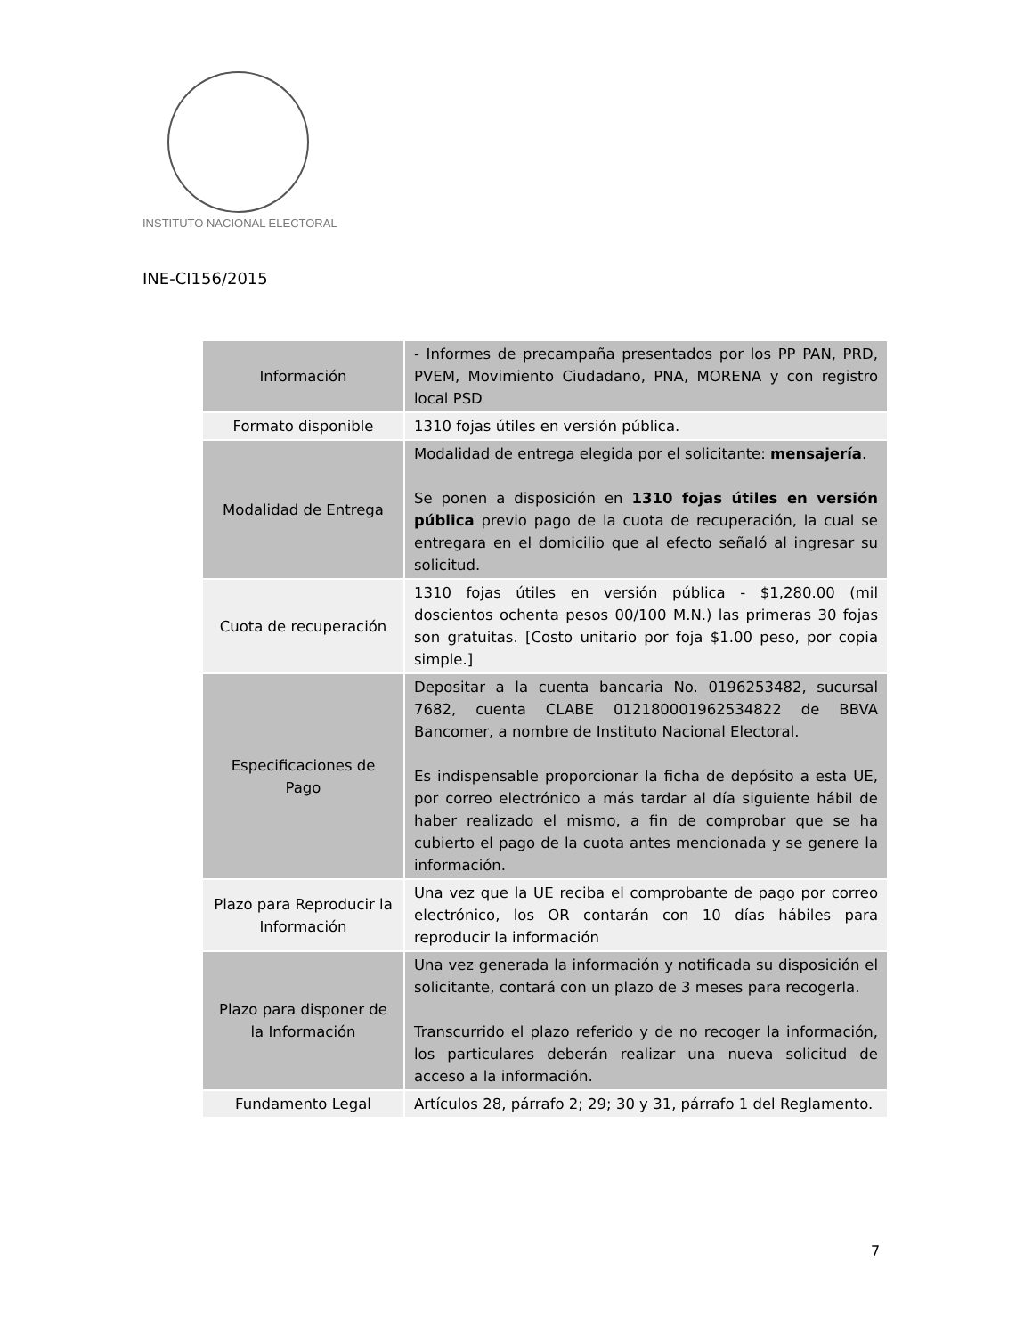INSTITUTO NACIONAL ELECTORAL
INE-CI156/2015
| Información | - Informes de precampaña presentados por los PP PAN, PRD, PVEM, Movimiento Ciudadano, PNA, MORENA y con registro local PSD |
| Formato disponible | 1310 fojas útiles en versión pública. |
| Modalidad de Entrega | Modalidad de entrega elegida por el solicitante: mensajería . Se ponen a disposición en 1310 fojas útiles en versión pública previo pago de la cuota de recuperación, la cual se entregara en el domicilio que al efecto señaló al ingresar su solicitud. |
| Cuota de recuperación | 1310 fojas útiles en versión pública - $1,280.00 (mil doscientos ochenta pesos 00/100 M.N.) las primeras 30 fojas son gratuitas. [Costo unitario por foja $1.00 peso, por copia simple.] |
| Especificaciones de Pago | Depositar a la cuenta bancaria No. 0196253482, sucursal 7682, cuenta CLABE 012180001962534822 de BBVA Bancomer, a nombre de Instituto Nacional Electoral. Es indispensable proporcionar la ficha de depósito a esta UE, por correo electrónico a más tardar al día siguiente hábil de haber realizado el mismo, a fin de comprobar que se ha cubierto el pago de la cuota antes mencionada y se genere la información. |
| Plazo para Reproducir la Información | Una vez que la UE reciba el comprobante de pago por correo electrónico, los OR contarán con 10 días hábiles para reproducir la información |
| Plazo para disponer de la Información | Una vez generada la información y notificada su disposición el solicitante, contará con un plazo de 3 meses para recogerla. Transcurrido el plazo referido y de no recoger la información, los particulares deberán realizar una nueva solicitud de acceso a la información. |
| Fundamento Legal | Artículos 28, párrafo 2; 29; 30 y 31, párrafo 1 del Reglamento. |
7